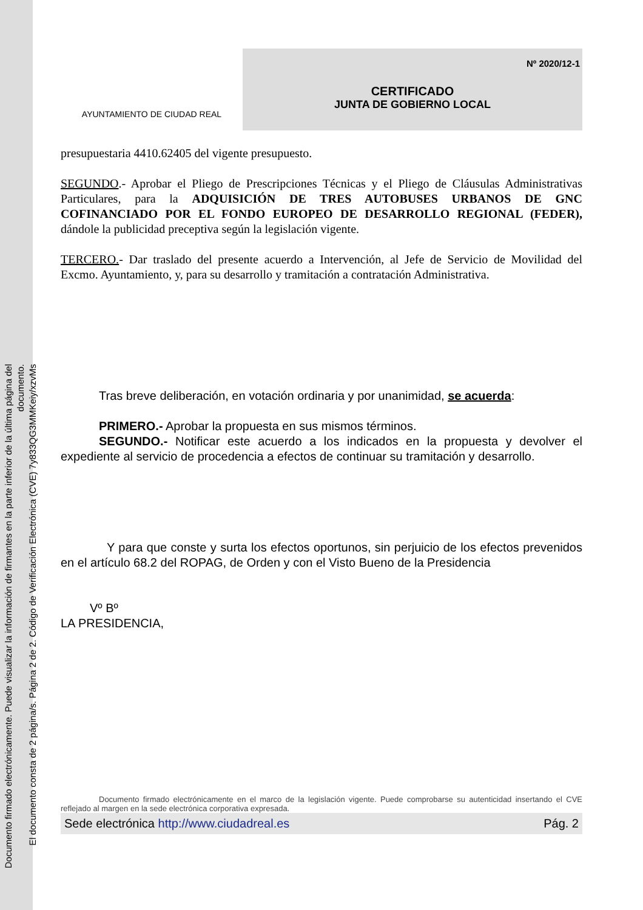Documento firmado electrónicamente. Puede visualizar la información de firmantes en la parte inferior de la última página del documento.
El documento consta de 2 página/s. Página 2 de 2. Código de Verificación Electrónica (CVE) 7y833QG3MMKeiy/xzvMs
AYUNTAMIENTO DE CIUDAD REAL
Nº 2020/12-1
CERTIFICADO
JUNTA DE GOBIERNO LOCAL
presupuestaria 4410.62405 del vigente presupuesto.
SEGUNDO.- Aprobar el Pliego de Prescripciones Técnicas y el Pliego de Cláusulas Administrativas Particulares, para la ADQUISICIÓN DE TRES AUTOBUSES URBANOS DE GNC COFINANCIADO POR EL FONDO EUROPEO DE DESARROLLO REGIONAL (FEDER), dándole la publicidad preceptiva según la legislación vigente.
TERCERO.- Dar traslado del presente acuerdo a Intervención, al Jefe de Servicio de Movilidad del Excmo. Ayuntamiento, y, para su desarrollo y tramitación a contratación Administrativa.
Tras breve deliberación, en votación ordinaria y por unanimidad, se acuerda:
PRIMERO.- Aprobar la propuesta en sus mismos términos.
SEGUNDO.- Notificar este acuerdo a los indicados en la propuesta y devolver el expediente al servicio de procedencia a efectos de continuar su tramitación y desarrollo.
Y para que conste y surta los efectos oportunos, sin perjuicio de los efectos prevenidos en el artículo 68.2 del ROPAG, de Orden y con el Visto Bueno de la Presidencia
Vº Bº
LA PRESIDENCIA,
Documento firmado electrónicamente en el marco de la legislación vigente. Puede comprobarse su autenticidad insertando el CVE reflejado al margen en la sede electrónica corporativa expresada.
Sede electrónica http://www.ciudadreal.es Pág. 2